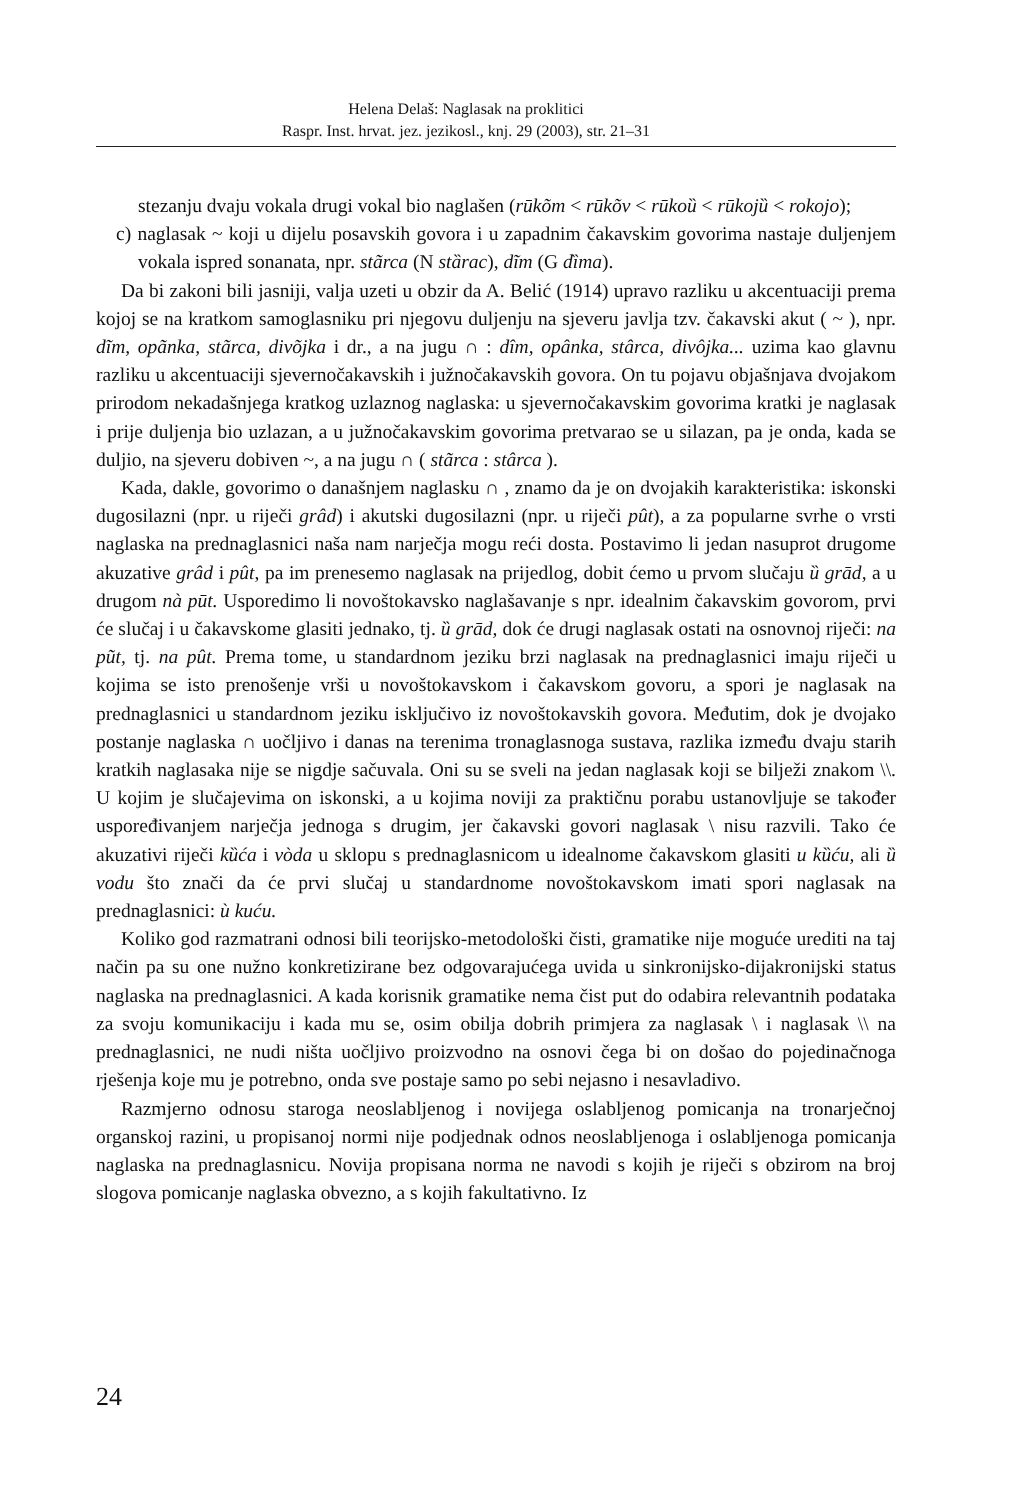Helena Delaš: Naglasak na proklitici
Raspr. Inst. hrvat. jez. jezikosl., knj. 29 (2003), str. 21–31
stezanju dvaju vokala drugi vokal bio naglašen (rūkõm < rūkõv < rūkoȕ < rūkojȕ < rokojo);
c) naglasak ~ koji u dijelu posavskih govora i u zapadnim čakavskim govorima nastaje duljenjem vokala ispred sonanata, npr. stãrca (N stȁrac), dĩm (G dȉma).
Da bi zakoni bili jasniji, valja uzeti u obzir da A. Belić (1914) upravo razliku u akcentuaciji prema kojoj se na kratkom samoglasniku pri njegovu duljenju na sjeveru javlja tzv. čakavski akut ( ~ ), npr. dĩm, opãnka, stãrca, divõjka i dr., a na jugu ∩ : dîm, opânka, stârca, divôjka... uzima kao glavnu razliku u akcentuaciji sjevernočakavskih i južnočakavskih govora. On tu pojavu objašnjava dvojakom prirodom nekadašnjega kratkog uzlaznog naglaska: u sjevernočakavskim govorima kratki je naglasak i prije duljenja bio uzlazan, a u južnočakavskim govorima pretvarao se u silazan, pa je onda, kada se duljio, na sjeveru dobiven ~, a na jugu ∩ ( stãrca : stârca ).
Kada, dakle, govorimo o današnjem naglasku ∩ , znamo da je on dvojakih karakteristika: iskonski dugosilazni (npr. u riječi grâd) i akutski dugosilazni (npr. u riječi pût), a za popularne svrhe o vrsti naglaska na prednaglasnici naša nam narječja mogu reći dosta. Postavimo li jedan nasuprot drugome akuzative grâd i pût, pa im prenesemo naglasak na prijedlog, dobit ćemo u prvom slučaju ȕ grād, a u drugom nà pūt. Usporedimo li novoštokavsko naglašavanje s npr. idealnim čakavskim govorom, prvi će slučaj i u čakavskome glasiti jednako, tj. ȕ grād, dok će drugi naglasak ostati na osnovnoj riječi: na pũt, tj. na pût. Prema tome, u standardnom jeziku brzi naglasak na prednaglasnici imaju riječi u kojima se isto prenošenje vrši u novoštokavskom i čakavskom govoru, a spori je naglasak na prednaglasnici u standardnom jeziku isključivo iz novoštokavskih govora. Međutim, dok je dvojako postanje naglaska ∩ uočljivo i danas na terenima tronaglasnoga sustava, razlika između dvaju starih kratkih naglasaka nije se nigdje sačuvala. Oni su se sveli na jedan naglasak koji se bilježi znakom \\. U kojim je slučajevima on iskonski, a u kojima noviji za praktičnu porabu ustanovljuje se također uspoređivanjem narječja jednoga s drugim, jer čakavski govori naglasak \ nisu razvili. Tako će akuzativi riječi kȕća i vòda u sklopu s prednaglasnicom u idealnome čakavskom glasiti u kȕću, ali ȕ vodu što znači da će prvi slučaj u standardnome novoštokavskom imati spori naglasak na prednaglasnici: ù kuću.
Koliko god razmatrani odnosi bili teorijsko-metodološki čisti, gramatike nije moguće urediti na taj način pa su one nužno konkretizirane bez odgovarajućega uvida u sinkronijsko-dijakronijski status naglaska na prednaglasnici. A kada korisnik gramatike nema čist put do odabira relevantnih podataka za svoju komunikaciju i kada mu se, osim obilja dobrih primjera za naglasak \ i naglasak \\ na prednaglasnici, ne nudi ništa uočljivo proizvodno na osnovi čega bi on došao do pojedinačnoga rješenja koje mu je potrebno, onda sve postaje samo po sebi nejasno i nesavladivo.
Razmjerno odnosu staroga neoslabljenog i novijega oslabljenog pomicanja na tronarječnoj organskoj razini, u propisanoj normi nije podjednak odnos neoslabljenoga i oslabljenoga pomicanja naglaska na prednaglasnicu. Novija propisana norma ne navodi s kojih je riječi s obzirom na broj slogova pomicanje naglaska obvezno, a s kojih fakultativno. Iz
24